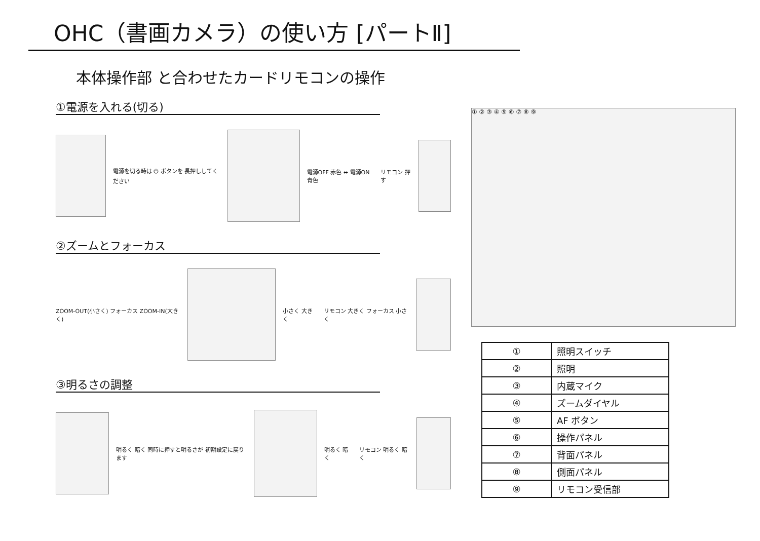OHC（書画カメラ）の使い方 [パートⅡ]
本体操作部 と合わせたカードリモコンの操作
①電源を入れる(切る)
電源を切る時は ⏻ ボタンを 長押ししてください
電源OFF 赤色 ⬌ 電源ON 青色 リモコン 押す
②ズームとフォーカス
ZOOM-OUT(小さく) フォーカス ZOOM-IN(大きく)
小さく 大きく リモコン 大きく フォーカス 小さく
③明るさの調整
明るく 暗く 同時に押すと明るさが 初期設定に戻ります
明るく 暗く リモコン 明るく 暗く
① ② ③ ④ ⑤ ⑥ ⑦ ⑧ ⑨
| ① | 照明スイッチ |
| ② | 照明 |
| ③ | 内蔵マイク |
| ④ | ズームダイヤル |
| ⑤ | AF ボタン |
| ⑥ | 操作パネル |
| ⑦ | 背面パネル |
| ⑧ | 側面パネル |
| ⑨ | リモコン受信部 |